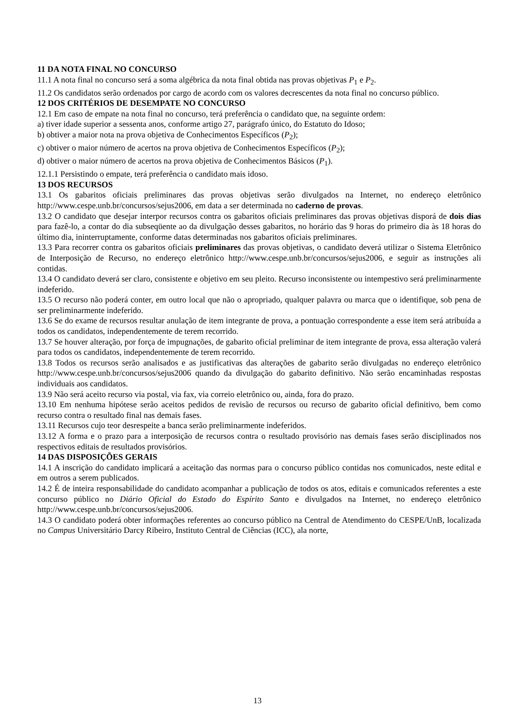11 DA NOTA FINAL NO CONCURSO
11.1 A nota final no concurso será a soma algébrica da nota final obtida nas provas objetivas P<sub>1</sub> e P<sub>2</sub>.
11.2 Os candidatos serão ordenados por cargo de acordo com os valores decrescentes da nota final no concurso público.
12 DOS CRITÉRIOS DE DESEMPATE NO CONCURSO
12.1 Em caso de empate na nota final no concurso, terá preferência o candidato que, na seguinte ordem:
a) tiver idade superior a sessenta anos, conforme artigo 27, parágrafo único, do Estatuto do Idoso;
b) obtiver a maior nota na prova objetiva de Conhecimentos Específicos (P<sub>2</sub>);
c) obtiver o maior número de acertos na prova objetiva de Conhecimentos Específicos (P<sub>2</sub>);
d) obtiver o maior número de acertos na prova objetiva de Conhecimentos Básicos (P<sub>1</sub>).
12.1.1 Persistindo o empate, terá preferência o candidato mais idoso.
13 DOS RECURSOS
13.1 Os gabaritos oficiais preliminares das provas objetivas serão divulgados na Internet, no endereço eletrônico http://www.cespe.unb.br/concursos/sejus2006, em data a ser determinada no caderno de provas.
13.2 O candidato que desejar interpor recursos contra os gabaritos oficiais preliminares das provas objetivas disporá de dois dias para fazê-lo, a contar do dia subseqüente ao da divulgação desses gabaritos, no horário das 9 horas do primeiro dia às 18 horas do último dia, ininterruptamente, conforme datas determinadas nos gabaritos oficiais preliminares.
13.3 Para recorrer contra os gabaritos oficiais preliminares das provas objetivas, o candidato deverá utilizar o Sistema Eletrônico de Interposição de Recurso, no endereço eletrônico http://www.cespe.unb.br/concursos/sejus2006, e seguir as instruções ali contidas.
13.4 O candidato deverá ser claro, consistente e objetivo em seu pleito. Recurso inconsistente ou intempestivo será preliminarmente indeferido.
13.5 O recurso não poderá conter, em outro local que não o apropriado, qualquer palavra ou marca que o identifique, sob pena de ser preliminarmente indeferido.
13.6 Se do exame de recursos resultar anulação de item integrante de prova, a pontuação correspondente a esse item será atribuída a todos os candidatos, independentemente de terem recorrido.
13.7 Se houver alteração, por força de impugnações, de gabarito oficial preliminar de item integrante de prova, essa alteração valerá para todos os candidatos, independentemente de terem recorrido.
13.8 Todos os recursos serão analisados e as justificativas das alterações de gabarito serão divulgadas no endereço eletrônico http://www.cespe.unb.br/concursos/sejus2006 quando da divulgação do gabarito definitivo. Não serão encaminhadas respostas individuais aos candidatos.
13.9 Não será aceito recurso via postal, via fax, via correio eletrônico ou, ainda, fora do prazo.
13.10 Em nenhuma hipótese serão aceitos pedidos de revisão de recursos ou recurso de gabarito oficial definitivo, bem como recurso contra o resultado final nas demais fases.
13.11 Recursos cujo teor desrespeite a banca serão preliminarmente indeferidos.
13.12 A forma e o prazo para a interposição de recursos contra o resultado provisório nas demais fases serão disciplinados nos respectivos editais de resultados provisórios.
14 DAS DISPOSIÇÕES GERAIS
14.1 A inscrição do candidato implicará a aceitação das normas para o concurso público contidas nos comunicados, neste edital e em outros a serem publicados.
14.2 É de inteira responsabilidade do candidato acompanhar a publicação de todos os atos, editais e comunicados referentes a este concurso público no Diário Oficial do Estado do Espírito Santo e divulgados na Internet, no endereço eletrônico http://www.cespe.unb.br/concursos/sejus2006.
14.3 O candidato poderá obter informações referentes ao concurso público na Central de Atendimento do CESPE/UnB, localizada no Campus Universitário Darcy Ribeiro, Instituto Central de Ciências (ICC), ala norte,
13